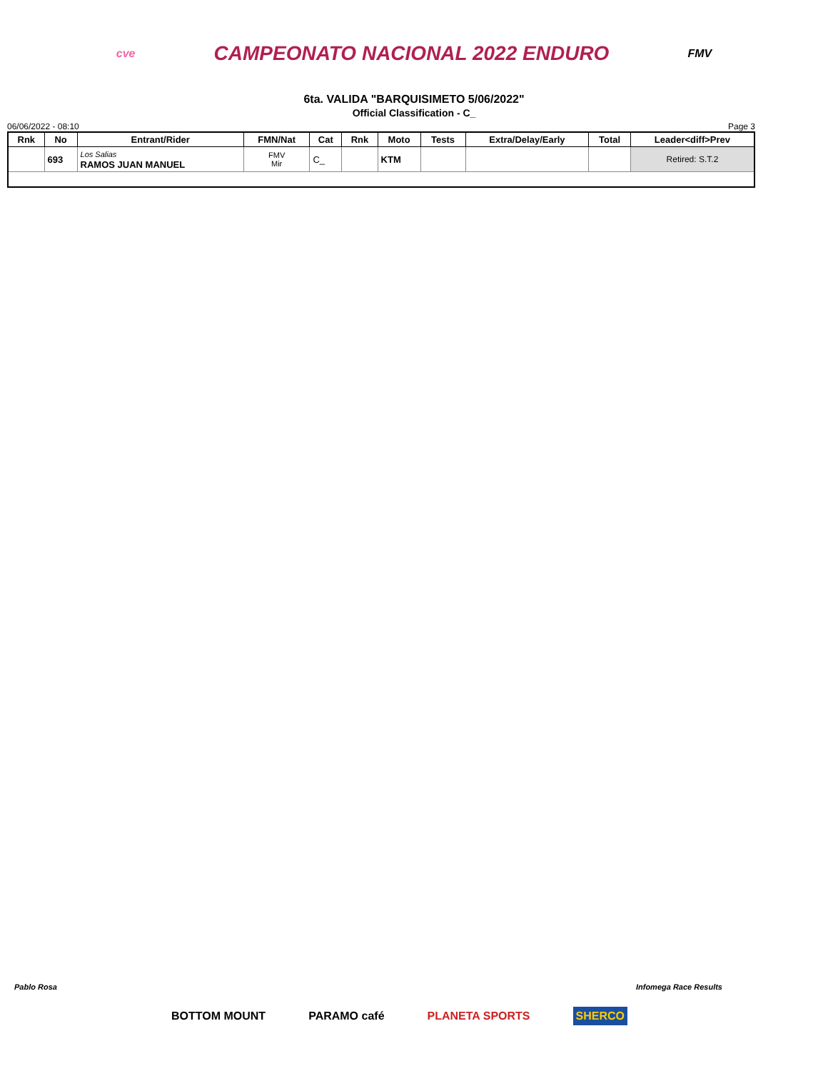cve CAMPEONATO NACIONAL 2022 ENDURO FMV
6ta. VALIDA "BARQUISIMETO 5/06/2022"
Official Classification - C_
06/06/2022 - 08:10 Page 3
| Rnk | No | Entrant/Rider | FMN/Nat | Cat | Rnk | Moto | Tests | Extra/Delay/Early | Total | Leader<diff>Prev |
| --- | --- | --- | --- | --- | --- | --- | --- | --- | --- | --- |
| | 693 | Los Salias RAMOS JUAN MANUEL | FMV Mir | C_ | | KTM | | | | Retired: S.T.2 |
Pablo Rosa Infomega Race Results
BOTTOM MOUNT PARAMO café PLANETA SPORTS SHERCO